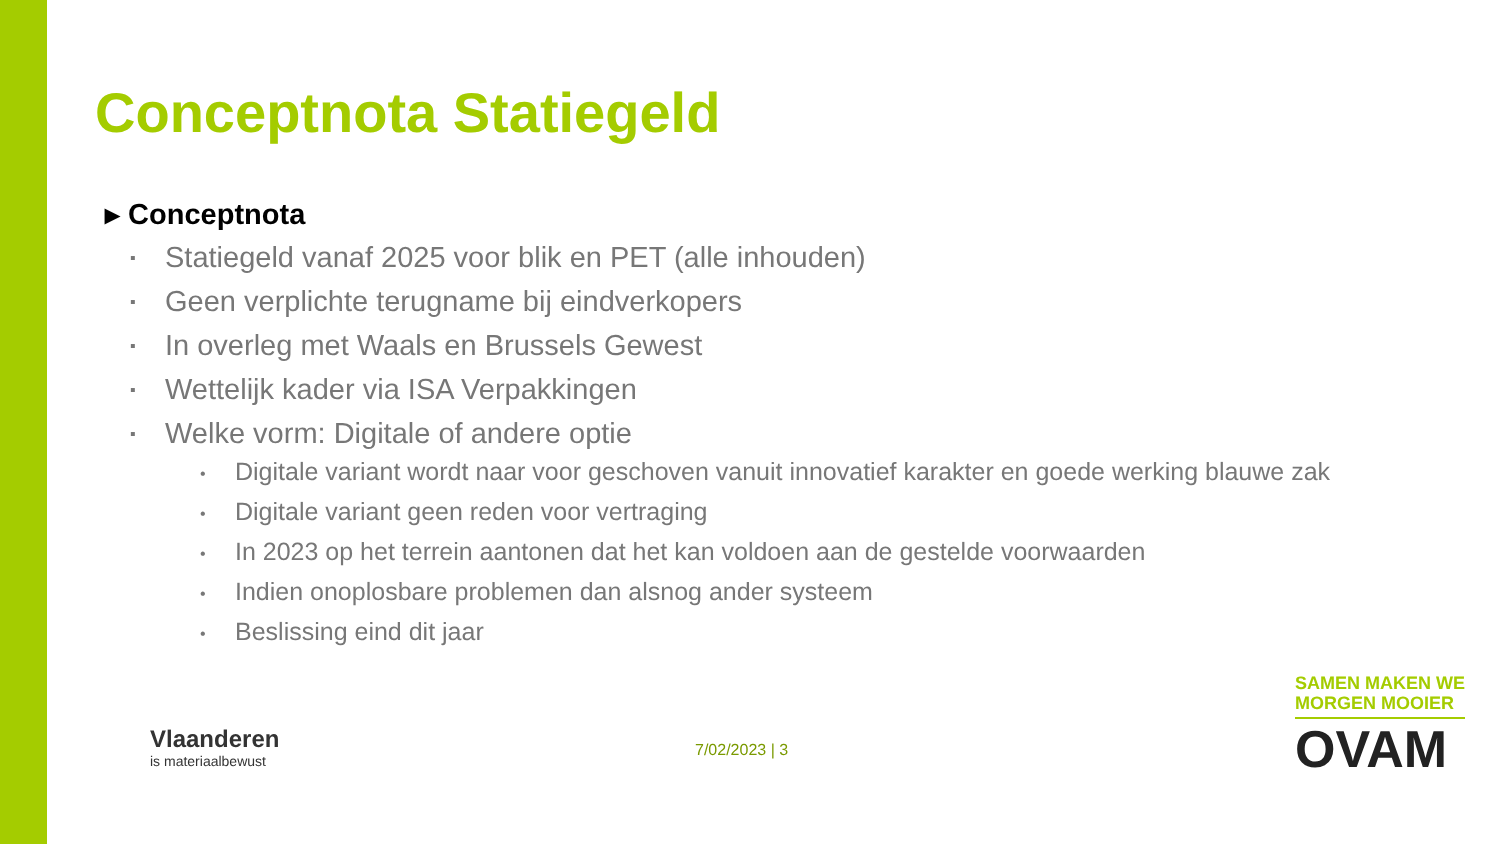Conceptnota Statiegeld
▸ Conceptnota
▪ Statiegeld vanaf 2025 voor blik en PET (alle inhouden)
▪ Geen verplichte terugname bij eindverkopers
▪ In overleg met Waals en Brussels Gewest
▪ Wettelijk kader via ISA Verpakkingen
▪ Welke vorm: Digitale of andere optie
• Digitale variant wordt naar voor geschoven vanuit innovatief karakter en goede werking blauwe zak
• Digitale variant geen reden voor vertraging
• In 2023 op het terrein aantonen dat het kan voldoen aan de gestelde voorwaarden
• Indien onoplosbare problemen dan alsnog ander systeem
• Beslissing eind dit jaar
Vlaanderen
is materiaalbewust
7/02/2023 | 3
SAMEN MAKEN WE
MORGEN MOOIER
OVAM